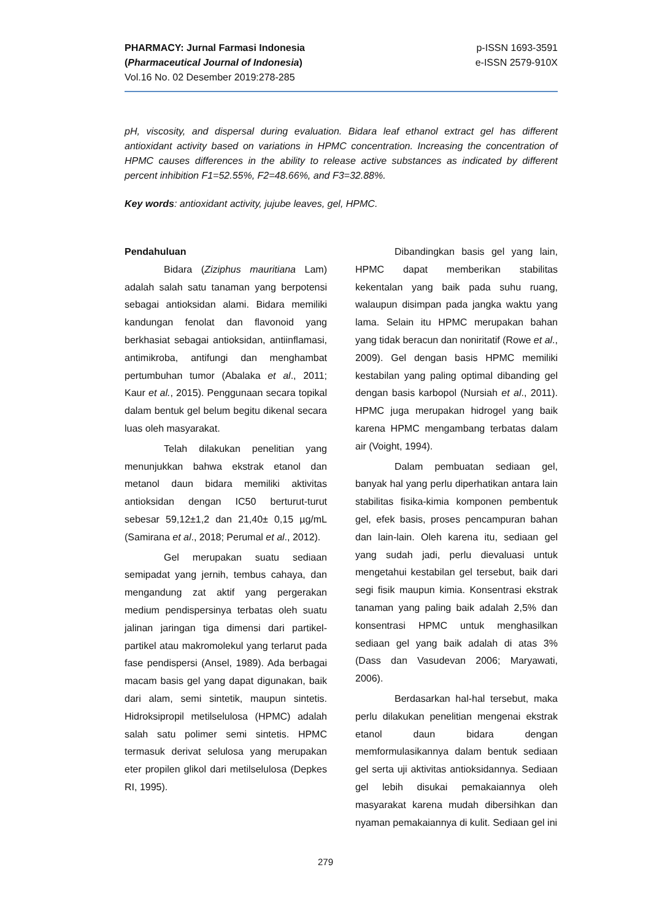PHARMACY: Jurnal Farmasi Indonesia
(Pharmaceutical Journal of Indonesia)
Vol.16 No. 02 Desember 2019:278-285
p-ISSN 1693-3591
e-ISSN 2579-910X
pH, viscosity, and dispersal during evaluation. Bidara leaf ethanol extract gel has different antioxidant activity based on variations in HPMC concentration. Increasing the concentration of HPMC causes differences in the ability to release active substances as indicated by different percent inhibition F1=52.55%, F2=48.66%, and F3=32.88%.
Key words: antioxidant activity, jujube leaves, gel, HPMC.
Pendahuluan
Bidara (Ziziphus mauritiana Lam) adalah salah satu tanaman yang berpotensi sebagai antioksidan alami. Bidara memiliki kandungan fenolat dan flavonoid yang berkhasiat sebagai antioksidan, antiinflamasi, antimikroba, antifungi dan menghambat pertumbuhan tumor (Abalaka et al., 2011; Kaur et al., 2015). Penggunaan secara topikal dalam bentuk gel belum begitu dikenal secara luas oleh masyarakat.
Telah dilakukan penelitian yang menunjukkan bahwa ekstrak etanol dan metanol daun bidara memiliki aktivitas antioksidan dengan IC50 berturut-turut sebesar 59,12±1,2 dan 21,40± 0,15 µg/mL (Samirana et al., 2018; Perumal et al., 2012).
Gel merupakan suatu sediaan semipadat yang jernih, tembus cahaya, dan mengandung zat aktif yang pergerakan medium pendispersinya terbatas oleh suatu jalinan jaringan tiga dimensi dari partikel-partikel atau makromolekul yang terlarut pada fase pendispersi (Ansel, 1989). Ada berbagai macam basis gel yang dapat digunakan, baik dari alam, semi sintetik, maupun sintetis. Hidroksipropil metilselulosa (HPMC) adalah salah satu polimer semi sintetis. HPMC termasuk derivat selulosa yang merupakan eter propilen glikol dari metilselulosa (Depkes RI, 1995).
Dibandingkan basis gel yang lain, HPMC dapat memberikan stabilitas kekentalan yang baik pada suhu ruang, walaupun disimpan pada jangka waktu yang lama. Selain itu HPMC merupakan bahan yang tidak beracun dan noniritatif (Rowe et al., 2009). Gel dengan basis HPMC memiliki kestabilan yang paling optimal dibanding gel dengan basis karbopol (Nursiah et al., 2011). HPMC juga merupakan hidrogel yang baik karena HPMC mengambang terbatas dalam air (Voight, 1994).
Dalam pembuatan sediaan gel, banyak hal yang perlu diperhatikan antara lain stabilitas fisika-kimia komponen pembentuk gel, efek basis, proses pencampuran bahan dan lain-lain. Oleh karena itu, sediaan gel yang sudah jadi, perlu dievaluasi untuk mengetahui kestabilan gel tersebut, baik dari segi fisik maupun kimia. Konsentrasi ekstrak tanaman yang paling baik adalah 2,5% dan konsentrasi HPMC untuk menghasilkan sediaan gel yang baik adalah di atas 3% (Dass dan Vasudevan 2006; Maryawati, 2006).
Berdasarkan hal-hal tersebut, maka perlu dilakukan penelitian mengenai ekstrak etanol daun bidara dengan memformulasikannya dalam bentuk sediaan gel serta uji aktivitas antioksidannya. Sediaan gel lebih disukai pemakaiannya oleh masyarakat karena mudah dibersihkan dan nyaman pemakaiannya di kulit. Sediaan gel ini
279